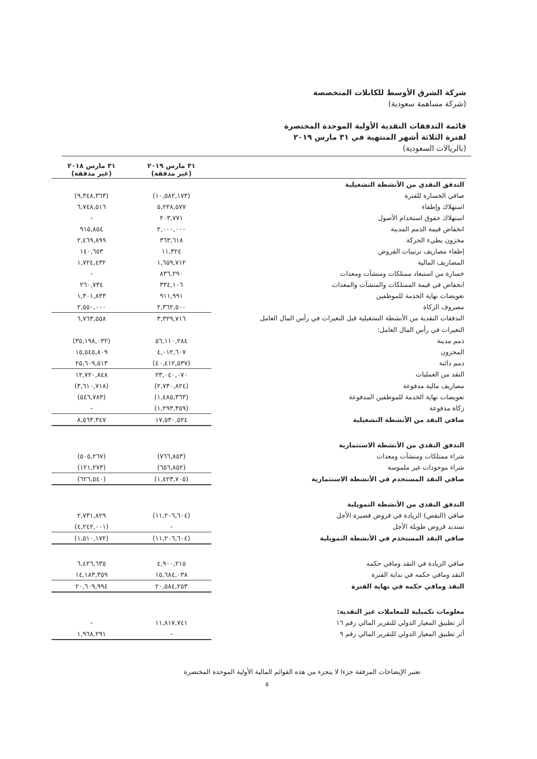شركة الشرق الأوسط للكابلات المتخصصة
(شركة مساهمة سعودية)
قائمة التدفقات النقدية الأولية الموحدة المختصرة
لفترة الثلاثة أشهر المنتهية في ٣١ مارس ٢٠١٩
(بالريالات السعودية)
| | ٣١ مارس ٢٠١٩ (غير مدققة) | ٣١ مارس ٢٠١٨ (غير مدققة) |
| --- | --- | --- |
| التدفق النقدي من الأنشطة التشغيلية | | |
| صافي الخسارة للفترة | (١٠,٥٨٢,١٧٣) | (٩,٣٤٨,٣٦٣) |
| استهلاك وإطفاء | ٥,٢٢٨,٥٧٧ | ٦,٧٤٨,٥١٦ |
| استهلاك حقوق استخدام الأصول | ٢٠٣,٧٧١ | - |
| انخفاض قيمة الذمم المدينة | ٢,٠٠٠,٠٠٠ | ٩١٥,٨٥٤ |
| مخزون بطيء الحركة | ٣٦٣,٦١٨ | ٢,٤٦٩,٨٩٩ |
| إطفاء مصاريف ترتيبات القروض | ١١,٣٢٤ | ١٤٠,٦٥٣ |
| المصاريف المالية | ١,٦٥٩,٧١٢ | ١,٧٢٤,٤٣٢ |
| خسارة من استبعاد ممتلكات ومنشآت ومعدات | ٨٣٦,٢٩٠ | - |
| انخفاض في قيمة الممتلكات والمنشآت والمعدات | ٣٣٤,١٠٦ | ٢٦٠,٧٣٤ |
| تعويضات نهاية الخدمة للموظفين | ٩١١,٩٩١ | ١,٣٠١,٨٣٣ |
| مصروف الزكاة | ٢,٣٦٢,٥٠٠ | ٢,٥٥٠,٠٠٠ |
| التدفقات النقدية من الأنشطة التشغيلية قبل التغيرات في رأس المال العامل | ٣,٣٢٩,٧١٦ | ٦,٧٦٣,٥٥٨ |
| التغيرات في رأس المال العامل: | | |
| ذمم مدينة | ٥٦,١١٠,٢٨٤ | (٣٥,١٩٨,٠٣٢) |
| المخزون | ٤,٠١٢,٦٠٧ | ١٥,٥٤٥,٨٠٩ |
| ذمم دائنة | (٤٠,٤١٢,٥٣٧) | ٢٥,٦٠٩,٥١٣ |
| النقد من العمليات | ٢٣,٠٤٠,٠٧٠ | ١٢,٧٢٠,٨٤٨ |
| مصاريف مالية مدفوعة | (٢,٧٣٠,٨٢٤) | (٣,٦١٠,٧١٨) |
| تعويضات نهاية الخدمة للموظفين المدفوعة | (١,٤٨٥,٣٦٣) | (٥٤٦,٧٨٣) |
| زكاة مدفوعة | (١,٢٩٣,٣٥٩) | - |
| صافي النقد من الأنشطة التشغيلية | ١٧,٥٣٠,٥٢٤ | ٨,٥٦٣,٣٤٧ |
| التدفق النقدي من الأنشطة الاستثمارية | | |
| شراء ممتلكات ومنشآت ومعدات | (٧٦٦,٨٥٣) | (٥٠٥,٢٦٧) |
| شراء موجودات غير ملموسة | (٦٥٦,٨٥٢) | (١٢١,٢٧٣) |
| صافي النقد المستخدم في الأنشطة الاستثمارية | (١,٤٢٣,٧٠٥) | (٦٢٦,٥٤٠) |
| التدفق النقدي من الأنشطة التمويلية | | |
| صافي (النقص) الزيادة في قروض قصيرة الأجل | (١١,٢٠٦,٦٠٤) | ٢,٧٣١,٨٢٩ |
| تسديد قروض طويلة الأجل | - | (٤,٢٤٢,٠٠١) |
| صافي النقد المستخدم في الأنشطة التمويلية | (١١,٢٠٦,٦٠٤) | (١,٥١٠,١٧٢) |
| صافي الزيادة في النقد ومافي حكمه | ٤,٩٠٠,٢١٥ | ٦,٤٢٦,٦٣٥ |
| النقد ومافي حكمه في بداية الفترة | ١٥,٦٨٤,٠٣٨ | ١٤,١٨٣,٣٥٩ |
| النقد ومافي حكمه في نهاية الفترة | ٢٠,٥٨٤,٢٥٣ | ٢٠,٦٠٩,٩٩٤ |
| معلومات تكميلية للمعاملات غير النقدية: | | |
| أثر تطبيق المعيار الدولي للتقرير المالي رقم ١٦ | ١١,٨١٧,٧٤١ | - |
| أثر تطبيق المعيار الدولي للتقرير المالي رقم ٩ | - | ١,٩٦٨,٢٩١ |
تعتبر الإيضاحات المرفقة جزءا لا يتجزء من هذه القوائم المالية الأولية الموحدة المختصرة
٥